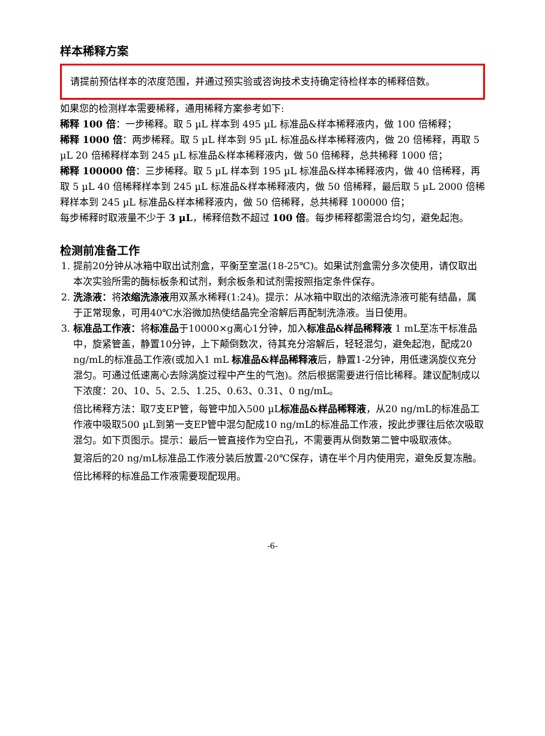样本稀释方案
请提前预估样本的浓度范围，并通过预实验或咨询技术支持确定待检样本的稀释倍数。
如果您的检测样本需要稀释，通用稀释方案参考如下:
稀释 100 倍：一步稀释。取 5 µL 样本到 495 µL 标准品&样本稀释液内，做 100 倍稀释；
稀释 1000 倍：两步稀释。取 5 µL 样本到 95 µL 标准品&样本稀释液内，做 20 倍稀释，再取 5 µL 20 倍稀释样本到 245 µL 标准品&样本稀释液内，做 50 倍稀释，总共稀释 1000 倍；
稀释 100000 倍：三步稀释。取 5 µL 样本到 195 µL 标准品&样本稀释液内，做 40 倍稀释，再取 5 µL 40 倍稀释样本到 245 µL 标准品&样本稀释液内，做 50 倍稀释，最后取 5 µL 2000 倍稀释样本到 245 µL 标准品&样本稀释液内，做 50 倍稀释，总共稀释 100000 倍；
每步稀释时取液量不少于 3 µL，稀释倍数不超过 100 倍。每步稀释都需混合均匀，避免起泡。
检测前准备工作
1. 提前20分钟从冰箱中取出试剂盒，平衡至室温(18-25℃)。如果试剂盒需分多次使用，请仅取出本次实验所需的酶标板条和试剂，剩余板条和试剂需按照指定条件保存。
2. 洗涤液：将浓缩洗涤液用双蒸水稀释(1:24)。提示：从冰箱中取出的浓缩洗涤液可能有结晶，属于正常现象，可用40℃水浴微加热使结晶完全溶解后再配制洗涤液。当日使用。
3. 标准品工作液：将标准品于10000×g离心1分钟，加入标准品&样品稀释液 1 mL至冻干标准品中，旋紧管盖，静置10分钟，上下颠倒数次，待其充分溶解后，轻轻混匀，避免起泡，配成20 ng/mL的标准品工作液(或加入1 mL 标准品&样品稀释液后，静置1-2分钟，用低速涡旋仪充分混匀。可通过低速离心去除涡旋过程中产生的气泡)。然后根据需要进行倍比稀释。建议配制成以下浓度：20、10、5、2.5、1.25、0.63、0.31、0 ng/mL。
倍比稀释方法：取7支EP管，每管中加入500 µL标准品&样品稀释液，从20 ng/mL的标准品工作液中吸取500 µL到第一支EP管中混匀配成10 ng/mL的标准品工作液，按此步骤往后依次吸取混匀。如下页图示。提示：最后一管直接作为空白孔，不需要再从倒数第二管中吸取液体。
复溶后的20 ng/mL标准品工作液分装后放置-20℃保存，请在半个月内使用完，避免反复冻融。
倍比稀释的标准品工作液需要现配现用。
-6-